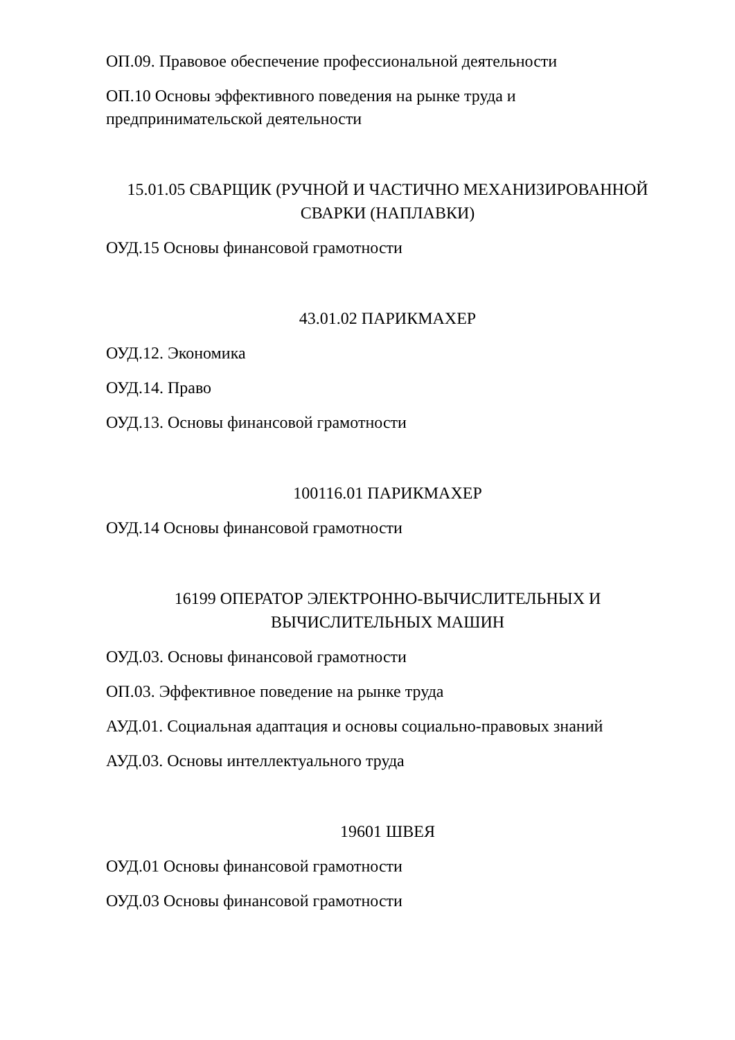ОП.09. Правовое обеспечение профессиональной деятельности
ОП.10 Основы эффективного поведения на рынке труда и предпринимательской деятельности
15.01.05 СВАРЩИК (РУЧНОЙ И ЧАСТИЧНО МЕХАНИЗИРОВАННОЙ СВАРКИ (НАПЛАВКИ)
ОУД.15 Основы финансовой грамотности
43.01.02 ПАРИКМАХЕР
ОУД.12. Экономика
ОУД.14. Право
ОУД.13. Основы финансовой грамотности
100116.01 ПАРИКМАХЕР
ОУД.14 Основы финансовой грамотности
16199 ОПЕРАТОР ЭЛЕКТРОННО-ВЫЧИСЛИТЕЛЬНЫХ И ВЫЧИСЛИТЕЛЬНЫХ МАШИН
ОУД.03. Основы финансовой грамотности
ОП.03. Эффективное поведение на рынке труда
АУД.01. Социальная адаптация и основы социально-правовых знаний
АУД.03. Основы интеллектуального труда
19601 ШВЕЯ
ОУД.01 Основы финансовой грамотности
ОУД.03 Основы финансовой грамотности